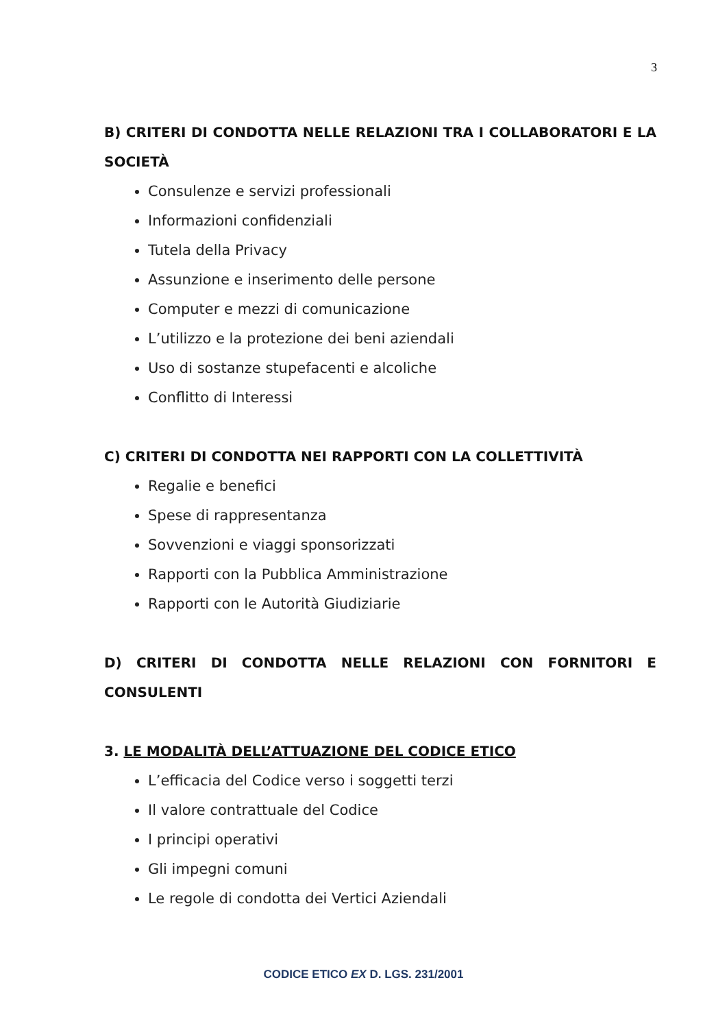3
B) CRITERI DI CONDOTTA NELLE RELAZIONI TRA I COLLABORATORI E LA SOCIETÀ
Consulenze e servizi professionali
Informazioni confidenziali
Tutela della Privacy
Assunzione e inserimento delle persone
Computer e mezzi di comunicazione
L’utilizzo e la protezione dei beni aziendali
Uso di sostanze stupefacenti e alcoliche
Conflitto di Interessi
C) CRITERI DI CONDOTTA NEI RAPPORTI CON LA COLLETTIVITÀ
Regalie e benefici
Spese di rappresentanza
Sovvenzioni e viaggi sponsorizzati
Rapporti con la Pubblica Amministrazione
Rapporti con le Autorità Giudiziarie
D) CRITERI DI CONDOTTA NELLE RELAZIONI CON FORNITORI E CONSULENTI
3. LE MODALITÀ DELL’ATTUAZIONE DEL CODICE ETICO
L’efficacia del Codice verso i soggetti terzi
Il valore contrattuale del Codice
I principi operativi
Gli impegni comuni
Le regole di condotta dei Vertici Aziendali
CODICE ETICO EX D. LGS. 231/2001